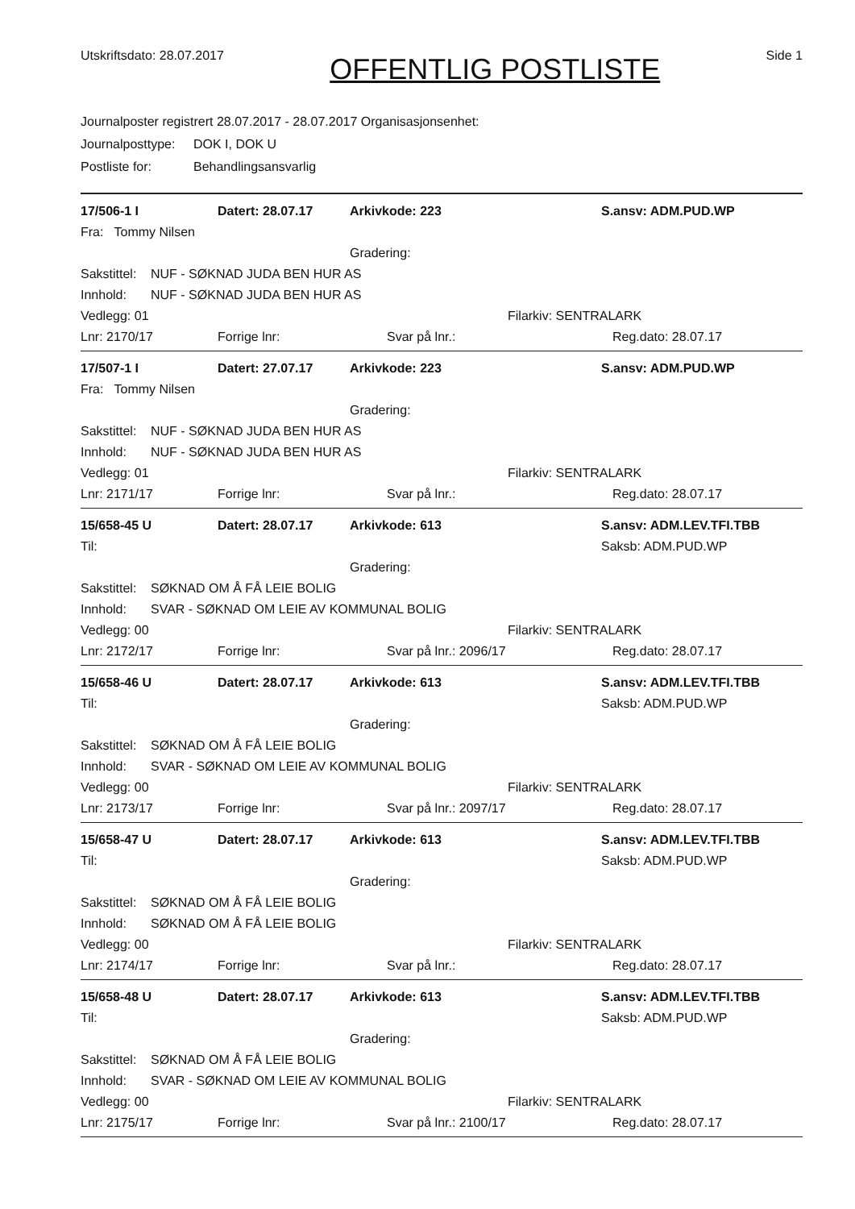Utskriftsdato: 28.07.2017
OFFENTLIG POSTLISTE
Side 1
Journalposter registrert 28.07.2017 - 28.07.2017 Organisasjonsenhet:
Journalposttype: DOK I, DOK U
Postliste for: Behandlingsansvarlig
17/506-1 I Datert: 28.07.17 Arkivkode: 223 S.ansv: ADM.PUD.WP
Fra: Tommy Nilsen
Gradering:
Sakstittel: NUF - SØKNAD JUDA BEN HUR AS
Innhold: NUF - SØKNAD JUDA BEN HUR AS
Vedlegg: 01 Filarkiv: SENTRALARK
Lnr: 2170/17 Forrige lnr: Svar på lnr.: Reg.dato: 28.07.17
17/507-1 I Datert: 27.07.17 Arkivkode: 223 S.ansv: ADM.PUD.WP
Fra: Tommy Nilsen
Gradering:
Sakstittel: NUF - SØKNAD JUDA BEN HUR AS
Innhold: NUF - SØKNAD JUDA BEN HUR AS
Vedlegg: 01 Filarkiv: SENTRALARK
Lnr: 2171/17 Forrige lnr: Svar på lnr.: Reg.dato: 28.07.17
15/658-45 U Datert: 28.07.17 Arkivkode: 613 S.ansv: ADM.LEV.TFI.TBB
Til: Saksb: ADM.PUD.WP
Gradering:
Sakstittel: SØKNAD OM Å FÅ LEIE BOLIG
Innhold: SVAR - SØKNAD OM LEIE AV KOMMUNAL BOLIG
Vedlegg: 00 Filarkiv: SENTRALARK
Lnr: 2172/17 Forrige lnr: Svar på lnr.: 2096/17 Reg.dato: 28.07.17
15/658-46 U Datert: 28.07.17 Arkivkode: 613 S.ansv: ADM.LEV.TFI.TBB
Til: Saksb: ADM.PUD.WP
Gradering:
Sakstittel: SØKNAD OM Å FÅ LEIE BOLIG
Innhold: SVAR - SØKNAD OM LEIE AV KOMMUNAL BOLIG
Vedlegg: 00 Filarkiv: SENTRALARK
Lnr: 2173/17 Forrige lnr: Svar på lnr.: 2097/17 Reg.dato: 28.07.17
15/658-47 U Datert: 28.07.17 Arkivkode: 613 S.ansv: ADM.LEV.TFI.TBB
Til: Saksb: ADM.PUD.WP
Gradering:
Sakstittel: SØKNAD OM Å FÅ LEIE BOLIG
Innhold: SØKNAD OM Å FÅ LEIE BOLIG
Vedlegg: 00 Filarkiv: SENTRALARK
Lnr: 2174/17 Forrige lnr: Svar på lnr.: Reg.dato: 28.07.17
15/658-48 U Datert: 28.07.17 Arkivkode: 613 S.ansv: ADM.LEV.TFI.TBB
Til: Saksb: ADM.PUD.WP
Gradering:
Sakstittel: SØKNAD OM Å FÅ LEIE BOLIG
Innhold: SVAR - SØKNAD OM LEIE AV KOMMUNAL BOLIG
Vedlegg: 00 Filarkiv: SENTRALARK
Lnr: 2175/17 Forrige lnr: Svar på lnr.: 2100/17 Reg.dato: 28.07.17